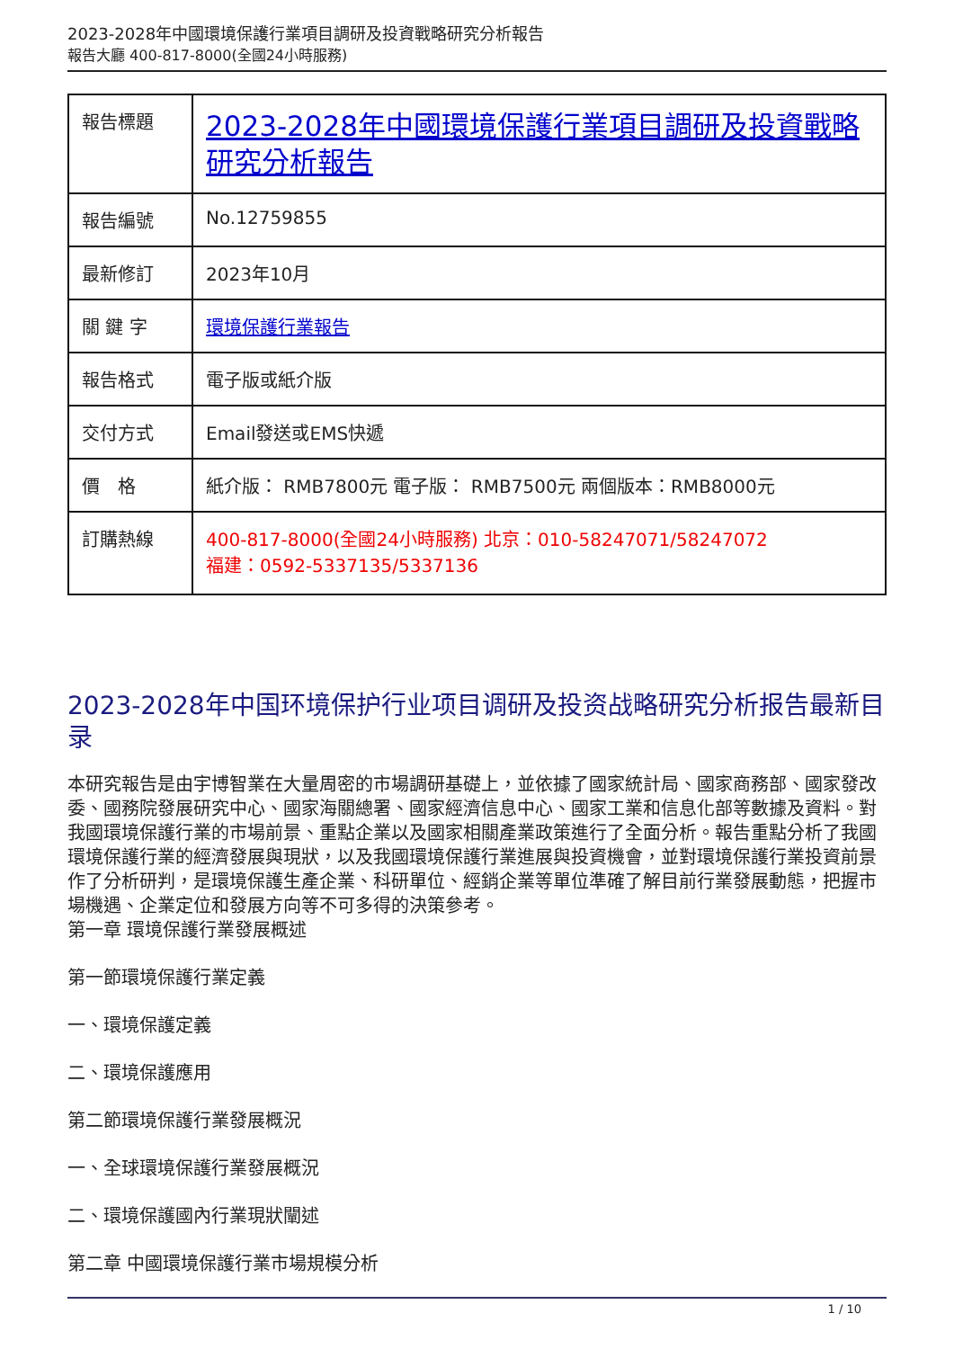2023-2028年中國環境保護行業項目調研及投資戰略研究分析報告
報告大廳 400-817-8000(全國24小時服務)
| 報告標題 | 2023-2028年中國環境保護行業項目調研及投資戰略研究分析報告 |
| 報告編號 | No.12759855 |
| 最新修訂 | 2023年10月 |
| 關 鍵 字 | 環境保護行業報告 |
| 報告格式 | 電子版或紙介版 |
| 交付方式 | Email發送或EMS快遞 |
| 價 格 | 紙介版： RMB7800元 電子版： RMB7500元 兩個版本：RMB8000元 |
| 訂購熱線 | 400-817-8000(全國24小時服務) 北京：010-58247071/58247072 福建：0592-5337135/5337136 |
2023-2028年中国环境保护行业项目调研及投资战略研究分析报告最新目录
本研究報告是由宇博智業在大量周密的市場調研基礎上，並依據了國家統計局、國家商務部、國家發改委、國務院發展研究中心、國家海關總署、國家經濟信息中心、國家工業和信息化部等數據及資料。對我國環境保護行業的市場前景、重點企業以及國家相關產業政策進行了全面分析。報告重點分析了我國環境保護行業的經濟發展與現狀，以及我國環境保護行業進展與投資機會，並對環境保護行業投資前景作了分析研判，是環境保護生產企業、科研單位、經銷企業等單位準確了解目前行業發展動態，把握市場機遇、企業定位和發展方向等不可多得的決策參考。
第一章 環境保護行業發展概述
第一節環境保護行業定義
一、環境保護定義
二、環境保護應用
第二節環境保護行業發展概況
一、全球環境保護行業發展概況
二、環境保護國內行業現狀闡述
第二章 中國環境保護行業市場規模分析
1 / 10